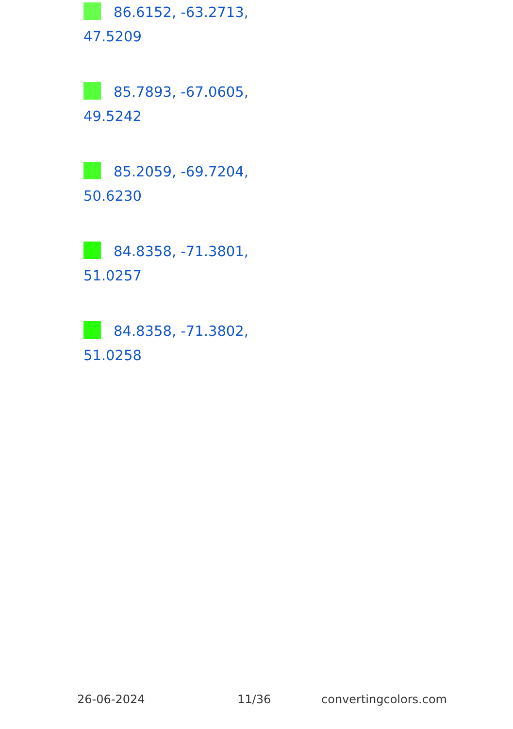86.6152, -63.2713, 47.5209
85.7893, -67.0605, 49.5242
85.2059, -69.7204, 50.6230
84.8358, -71.3801, 51.0257
84.8358, -71.3802, 51.0258
26-06-2024 11/36 convertingcolors.com